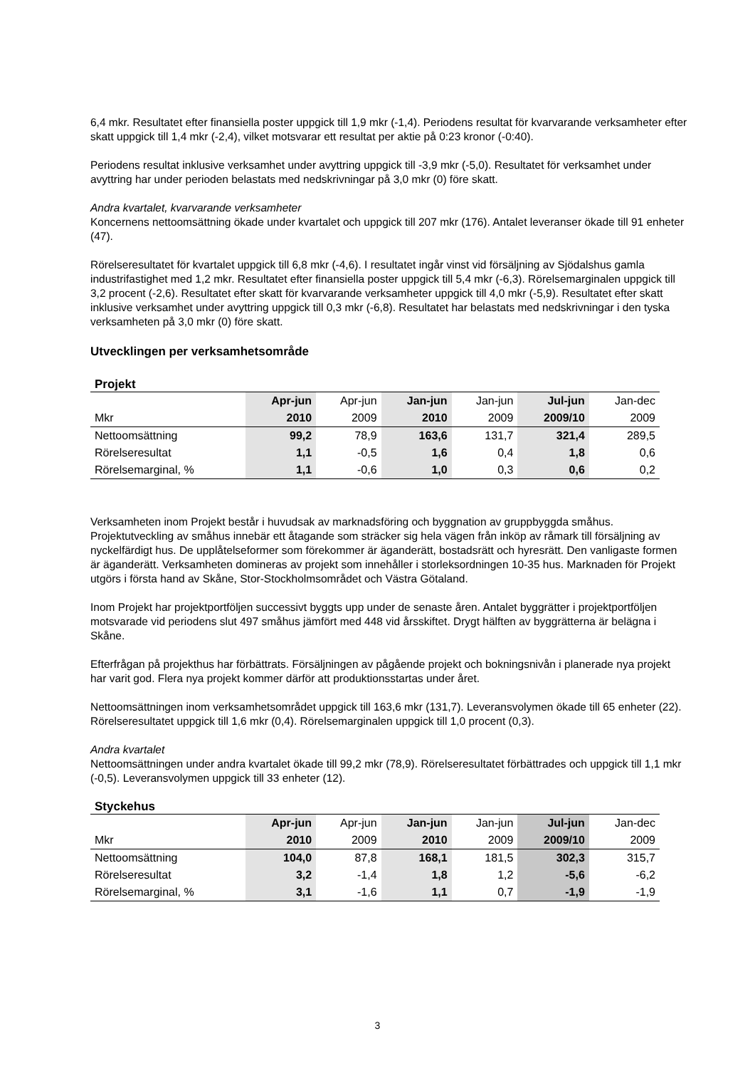6,4 mkr. Resultatet efter finansiella poster uppgick till 1,9 mkr (-1,4). Periodens resultat för kvarvarande verksamheter efter skatt uppgick till 1,4 mkr (-2,4), vilket motsvarar ett resultat per aktie på 0:23 kronor (-0:40).
Periodens resultat inklusive verksamhet under avyttring uppgick till -3,9 mkr (-5,0). Resultatet för verksamhet under avyttring har under perioden belastats med nedskrivningar på 3,0 mkr (0) före skatt.
Andra kvartalet, kvarvarande verksamheter
Koncernens nettoomsättning ökade under kvartalet och uppgick till 207 mkr (176). Antalet leveranser ökade till 91 enheter (47).
Rörelseresultatet för kvartalet uppgick till 6,8 mkr (-4,6). I resultatet ingår vinst vid försäljning av Sjödalshus gamla industrifastighet med 1,2 mkr. Resultatet efter finansiella poster uppgick till 5,4 mkr (-6,3). Rörelsemarginalen uppgick till 3,2 procent (-2,6). Resultatet efter skatt för kvarvarande verksamheter uppgick till 4,0 mkr (-5,9). Resultatet efter skatt inklusive verksamhet under avyttring uppgick till 0,3 mkr (-6,8). Resultatet har belastats med nedskrivningar i den tyska verksamheten på 3,0 mkr (0) före skatt.
Utvecklingen per verksamhetsområde
Projekt
| | Apr-jun | Apr-jun | Jan-jun | Jan-jun | Jul-jun | Jan-dec |
| Mkr | 2010 | 2009 | 2010 | 2009 | 2009/10 | 2009 |
| Nettoomsättning | 99,2 | 78,9 | 163,6 | 131,7 | 321,4 | 289,5 |
| Rörelseresultat | 1,1 | -0,5 | 1,6 | 0,4 | 1,8 | 0,6 |
| Rörelsemarginal, % | 1,1 | -0,6 | 1,0 | 0,3 | 0,6 | 0,2 |
Verksamheten inom Projekt består i huvudsak av marknadsföring och byggnation av gruppbyggda småhus. Projektutveckling av småhus innebär ett åtagande som sträcker sig hela vägen från inköp av råmark till försäljning av nyckelfärdigt hus. De upplåtelseformer som förekommer är äganderätt, bostadsrätt och hyresrätt. Den vanligaste formen är äganderätt. Verksamheten domineras av projekt som innehåller i storleksordningen 10-35 hus. Marknaden för Projekt utgörs i första hand av Skåne, Stor-Stockholmsområdet och Västra Götaland.
Inom Projekt har projektportföljen successivt byggts upp under de senaste åren. Antalet byggrätter i projektportföljen motsvarade vid periodens slut 497 småhus jämfört med 448 vid årsskiftet. Drygt hälften av byggrätterna är belägna i Skåne.
Efterfrågan på projekthus har förbättrats. Försäljningen av pågående projekt och bokningsnivån i planerade nya projekt har varit god. Flera nya projekt kommer därför att produktionsstartas under året.
Nettoomsättningen inom verksamhetsområdet uppgick till 163,6 mkr (131,7). Leveransvolymen ökade till 65 enheter (22). Rörelseresultatet uppgick till 1,6 mkr (0,4). Rörelsemarginalen uppgick till 1,0 procent (0,3).
Andra kvartalet
Nettoomsättningen under andra kvartalet ökade till 99,2 mkr (78,9). Rörelseresultatet förbättrades och uppgick till 1,1 mkr (-0,5). Leveransvolymen uppgick till 33 enheter (12).
Styckehus
| | Apr-jun | Apr-jun | Jan-jun | Jan-jun | Jul-jun | Jan-dec |
| Mkr | 2010 | 2009 | 2010 | 2009 | 2009/10 | 2009 |
| Nettoomsättning | 104,0 | 87,8 | 168,1 | 181,5 | 302,3 | 315,7 |
| Rörelseresultat | 3,2 | -1,4 | 1,8 | 1,2 | -5,6 | -6,2 |
| Rörelsemarginal, % | 3,1 | -1,6 | 1,1 | 0,7 | -1,9 | -1,9 |
3